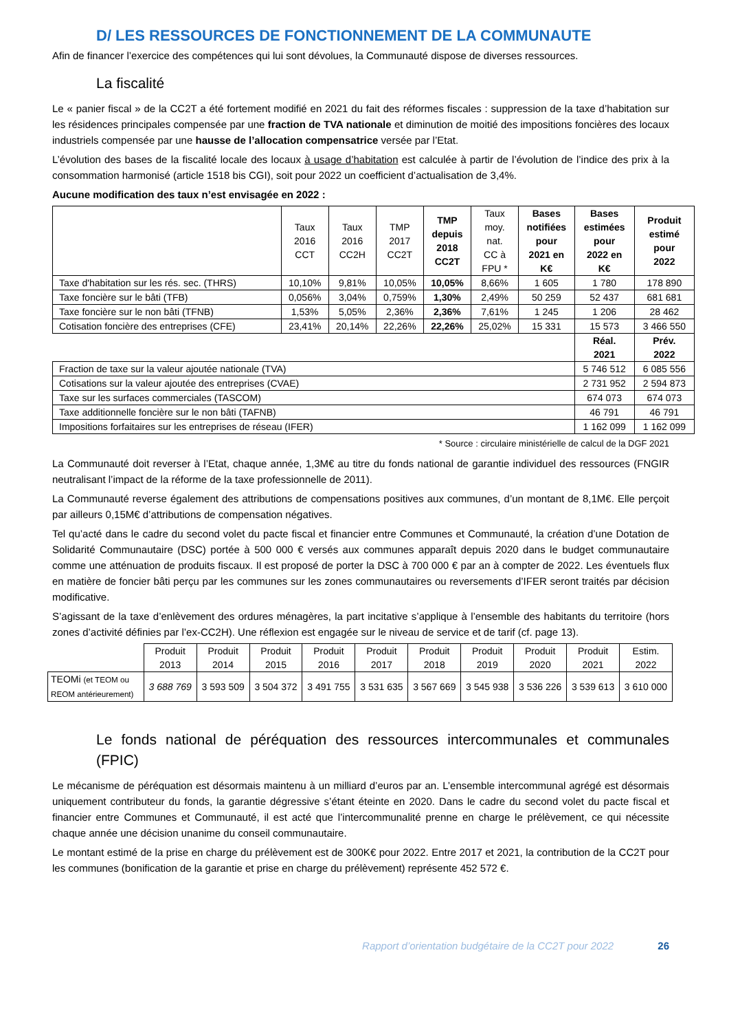D/ LES RESSOURCES DE FONCTIONNEMENT DE LA COMMUNAUTE
Afin de financer l’exercice des compétences qui lui sont dévolues, la Communauté dispose de diverses ressources.
La fiscalité
Le « panier fiscal » de la CC2T a été fortement modifié en 2021 du fait des réformes fiscales : suppression de la taxe d’habitation sur les résidences principales compensée par une fraction de TVA nationale et diminution de moitié des impositions foncières des locaux industriels compensée par une hausse de l’allocation compensatrice versée par l’Etat.
L’évolution des bases de la fiscalité locale des locaux à usage d’habitation est calculée à partir de l’évolution de l’indice des prix à la consommation harmonisé (article 1518 bis CGI), soit pour 2022 un coefficient d’actualisation de 3,4%.
Aucune modification des taux n’est envisagée en 2022 :
| | Taux 2016 CCT | Taux 2016 CC2H | TMP 2017 CC2T | TMP depuis 2018 CC2T | Taux moy. nat. CC à FPU * | Bases notifiées pour 2021 en K€ | Bases estimées pour 2022 en K€ | Produit estimé pour 2022 |
| --- | --- | --- | --- | --- | --- | --- | --- | --- |
| Taxe d'habitation sur les rés. sec. (THRS) | 10,10% | 9,81% | 10,05% | 10,05% | 8,66% | 1 605 | 1 780 | 178 890 |
| Taxe foncière sur le bâti (TFB) | 0,056% | 3,04% | 0,759% | 1,30% | 2,49% | 50 259 | 52 437 | 681 681 |
| Taxe foncière sur le non bâti (TFNB) | 1,53% | 5,05% | 2,36% | 2,36% | 7,61% | 1 245 | 1 206 | 28 462 |
| Cotisation foncière des entreprises (CFE) | 23,41% | 20,14% | 22,26% | 22,26% | 25,02% | 15 331 | 15 573 | 3 466 550 |
| | | | | | | | Réal. 2021 | Prév. 2022 |
| Fraction de taxe sur la valeur ajoutée nationale (TVA) | | | | | | | 5 746 512 | 6 085 556 |
| Cotisations sur la valeur ajoutée des entreprises (CVAE) | | | | | | | 2 731 952 | 2 594 873 |
| Taxe sur les surfaces commerciales (TASCOM) | | | | | | | 674 073 | 674 073 |
| Taxe additionnelle foncière sur le non bâti (TAFNB) | | | | | | | 46 791 | 46 791 |
| Impositions forfaitaires sur les entreprises de réseau (IFER) | | | | | | | 1 162 099 | 1 162 099 |
* Source : circulaire ministérielle de calcul de la DGF 2021
La Communauté doit reverser à l’Etat, chaque année, 1,3M€ au titre du fonds national de garantie individuel des ressources (FNGIR neutralisant l’impact de la réforme de la taxe professionnelle de 2011).
La Communauté reverse également des attributions de compensations positives aux communes, d’un montant de 8,1M€. Elle perçoit par ailleurs 0,15M€ d’attributions de compensation négatives.
Tel qu’acté dans le cadre du second volet du pacte fiscal et financier entre Communes et Communauté, la création d’une Dotation de Solidarité Communautaire (DSC) portée à 500 000 € versés aux communes apparaît depuis 2020 dans le budget communautaire comme une atténuation de produits fiscaux. Il est proposé de porter la DSC à 700 000 € par an à compter de 2022. Les éventuels flux en matière de foncier bâti perçu par les communes sur les zones communautaires ou reversements d’IFER seront traités par décision modificative.
S’agissant de la taxe d’enlèvement des ordures ménagères, la part incitative s’applique à l’ensemble des habitants du territoire (hors zones d’activité définies par l’ex-CC2H). Une réflexion est engagée sur le niveau de service et de tarif (cf. page 13).
| | Produit 2013 | Produit 2014 | Produit 2015 | Produit 2016 | Produit 2017 | Produit 2018 | Produit 2019 | Produit 2020 | Produit 2021 | Estim. 2022 |
| --- | --- | --- | --- | --- | --- | --- | --- | --- | --- | --- |
| TEOMi (et TEOM ou REOM antérieurement) | 3 688 769 | 3 593 509 | 3 504 372 | 3 491 755 | 3 531 635 | 3 567 669 | 3 545 938 | 3 536 226 | 3 539 613 | 3 610 000 |
Le fonds national de péréquation des ressources intercommunales et communales (FPIC)
Le mécanisme de péréquation est désormais maintenu à un milliard d’euros par an. L’ensemble intercommunal agrégé est désormais uniquement contributeur du fonds, la garantie dégressive s’étant éteinte en 2020. Dans le cadre du second volet du pacte fiscal et financier entre Communes et Communauté, il est acté que l’intercommunalité prenne en charge le prélèvement, ce qui nécessite chaque année une décision unanime du conseil communautaire.
Le montant estimé de la prise en charge du prélèvement est de 300K€ pour 2022. Entre 2017 et 2021, la contribution de la CC2T pour les communes (bonification de la garantie et prise en charge du prélèvement) représente 452 572 €.
Rapport d’orientation budgétaire de la CC2T pour 2022 26